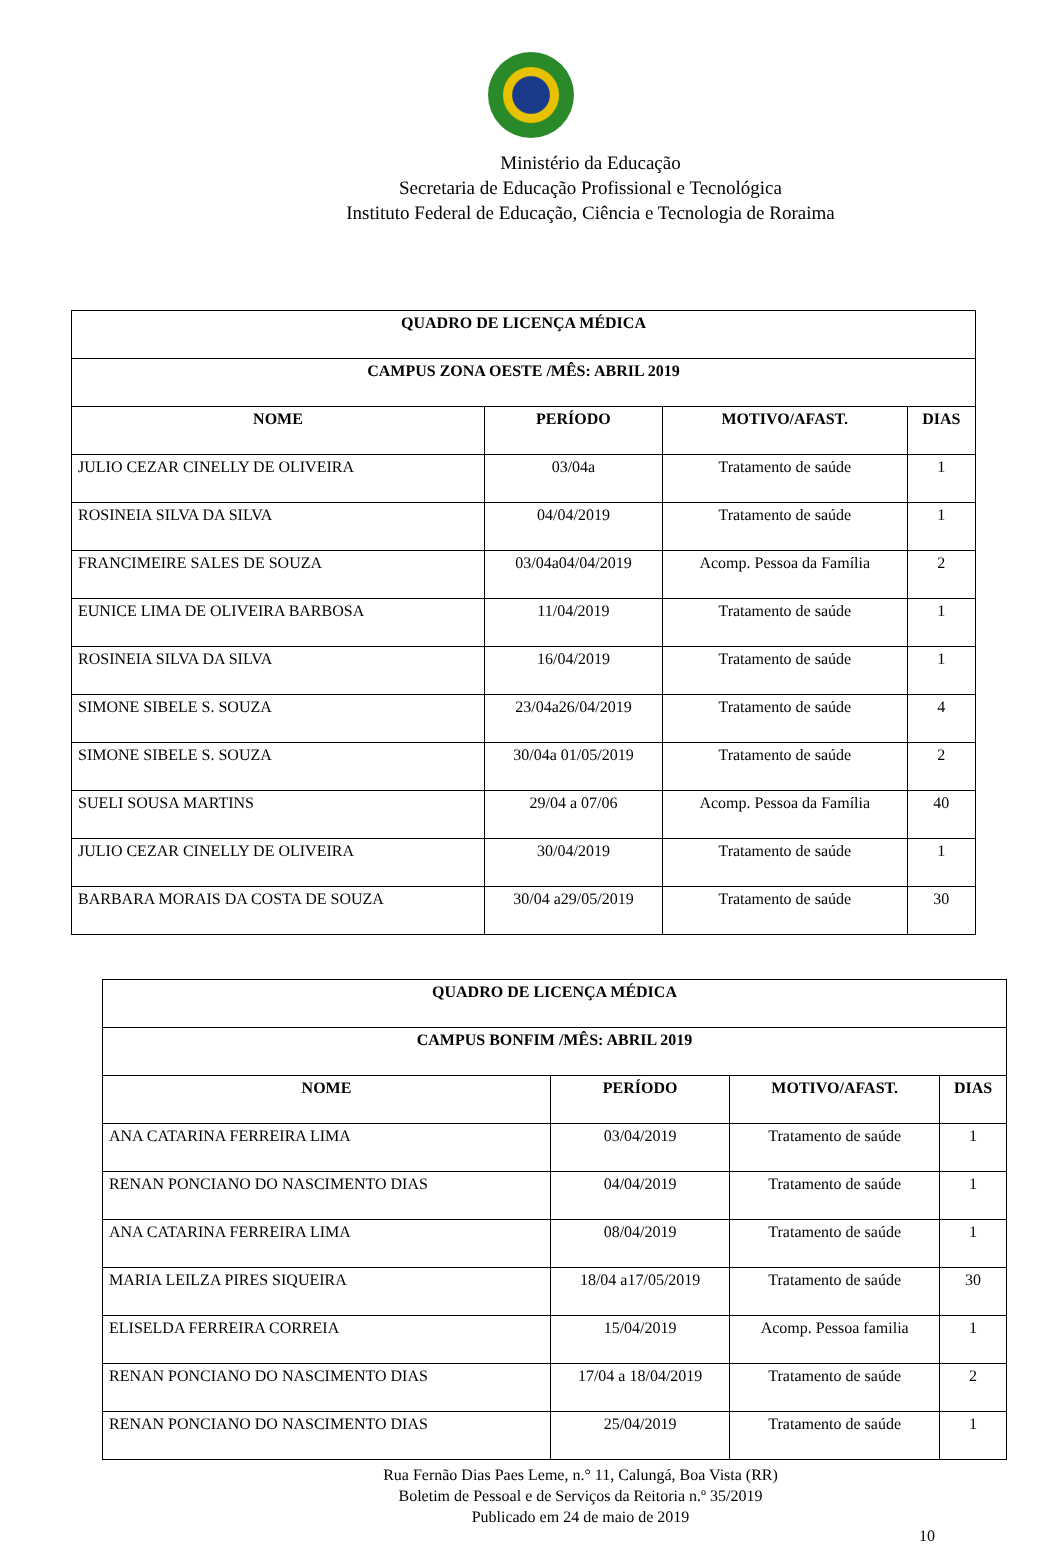Ministério da Educação
Secretaria de Educação Profissional e Tecnológica
Instituto Federal de Educação, Ciência e Tecnologia de Roraima
| QUADRO DE LICENÇA MÉDICA | | | |
| --- | --- | --- | --- |
| CAMPUS ZONA OESTE /MÊS: ABRIL 2019 | | | |
| NOME | PERÍODO | MOTIVO/AFAST. | DIAS |
| JULIO CEZAR CINELLY DE OLIVEIRA | 03/04a | Tratamento de saúde | 1 |
| ROSINEIA SILVA DA SILVA | 04/04/2019 | Tratamento de saúde | 1 |
| FRANCIMEIRE SALES DE SOUZA | 03/04a04/04/2019 | Acomp. Pessoa da Família | 2 |
| EUNICE LIMA DE OLIVEIRA BARBOSA | 11/04/2019 | Tratamento de saúde | 1 |
| ROSINEIA SILVA DA SILVA | 16/04/2019 | Tratamento de saúde | 1 |
| SIMONE SIBELE S. SOUZA | 23/04a26/04/2019 | Tratamento de saúde | 4 |
| SIMONE SIBELE S. SOUZA | 30/04a 01/05/2019 | Tratamento de saúde | 2 |
| SUELI SOUSA MARTINS | 29/04 a 07/06 | Acomp. Pessoa da Família | 40 |
| JULIO CEZAR CINELLY DE OLIVEIRA | 30/04/2019 | Tratamento de saúde | 1 |
| BARBARA MORAIS DA COSTA DE SOUZA | 30/04 a29/05/2019 | Tratamento de saúde | 30 |
| QUADRO DE LICENÇA MÉDICA | | | |
| --- | --- | --- | --- |
| CAMPUS BONFIM /MÊS: ABRIL 2019 | | | |
| NOME | PERÍODO | MOTIVO/AFAST. | DIAS |
| ANA CATARINA FERREIRA LIMA | 03/04/2019 | Tratamento de saúde | 1 |
| RENAN PONCIANO DO NASCIMENTO DIAS | 04/04/2019 | Tratamento de saúde | 1 |
| ANA CATARINA FERREIRA LIMA | 08/04/2019 | Tratamento de saúde | 1 |
| MARIA LEILZA PIRES SIQUEIRA | 18/04 a17/05/2019 | Tratamento de saúde | 30 |
| ELISELDA FERREIRA CORREIA | 15/04/2019 | Acomp. Pessoa familia | 1 |
| RENAN PONCIANO DO NASCIMENTO DIAS | 17/04 a 18/04/2019 | Tratamento de saúde | 2 |
| RENAN PONCIANO DO NASCIMENTO DIAS | 25/04/2019 | Tratamento de saúde | 1 |
Rua Fernão Dias Paes Leme, n.° 11, Calungá, Boa Vista (RR)
Boletim de Pessoal e de Serviços da Reitoria n.º 35/2019
Publicado em 24 de maio de 2019
10